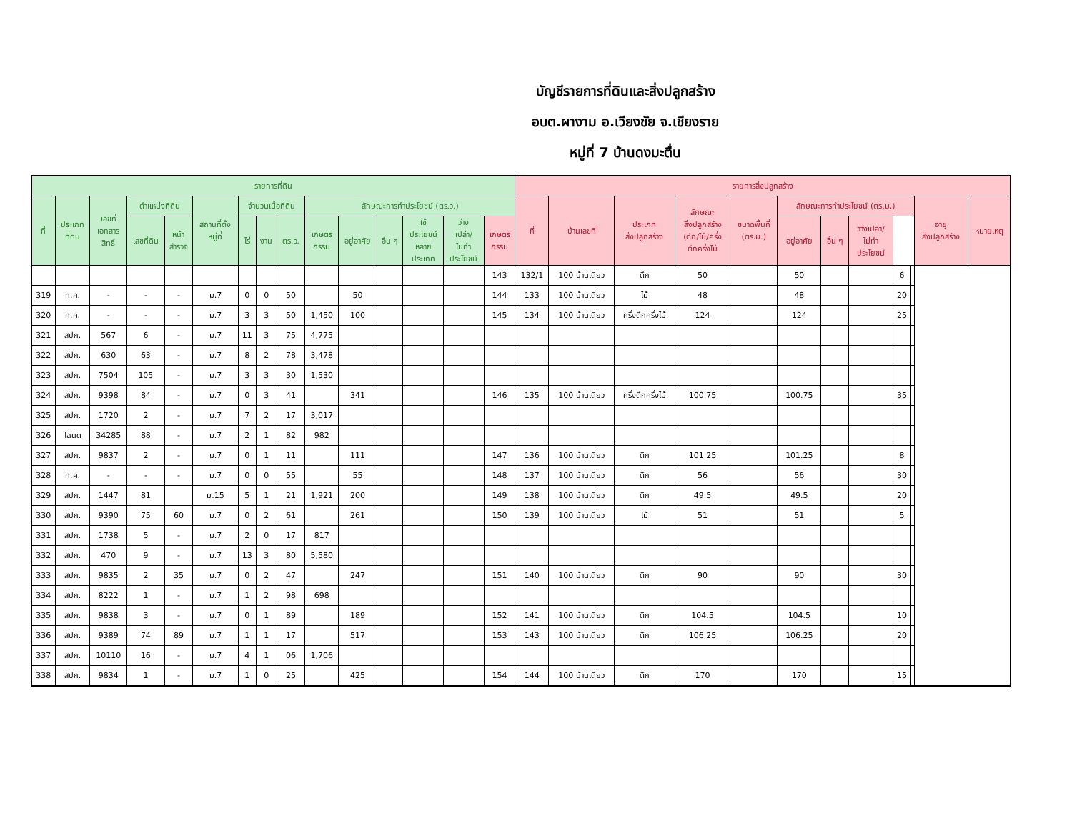บัญชีรายการที่ดินและสิ่งปลูกสร้าง
อบต.ผางาม อ.เวียงชัย จ.เชียงราย
หมู่ที่ 7 บ้านดงมะตื่น
| รายการที่ดิน | | | | | | | | | | | | | | | รายการสิ่งปลูกสร้าง | | | | | | | | | | | |
| --- | --- | --- | --- | --- | --- | --- | --- | --- | --- | --- | --- | --- | --- | --- | --- | --- | --- | --- | --- | --- | --- | --- | --- | --- | --- | --- |
| ที่ | ประเภท ที่ดิน | เลขที่ เอกสาร สิทธิ์ | ตำแหน่งที่ดิน | | สถานที่ตั้ง หมู่ที่ | จำนวนเนื้อที่ดิน | | | ลักษณะการทำประโยชน์ (ตร.ว.) | | | | | | ที่ | บ้านเลขที่ | ประเภท สิ่งปลูกสร้าง | ลักษณะ สิ่งปลูกสร้าง (ตึก/ไม้/ครึ่ง ตึกครึ่งไม้ | ขนาดพื้นที่ (ตร.ม.) | ลักษณะการทำประโยชน์ (ตร.ม.) | | | | | อายุ สิ่งปลูกสร้าง | หมายเหตุ |
| | | | เลขที่ดิน | หน้า สำรวจ | | ไร่ | งาน | ตร.ว. | เกษตร กรรม | อยู่อาศัย | อื่น ๆ | ใช้ ประโยชน์ หลาย ประเภท | ว่าง เปล่า/ ไม่ทำ ประโยชน์ | เกษตร กรรม | | | | | | อยู่อาศัย | อื่น ๆ | ว่างเปล่า/ ไม่ทำ ประโยชน์ | | | | |
| | | | | | | | | | | | | | | 143 | 132/1 | 100 บ้านเดี่ยว | ตึก | 50 | | 50 | | | 6 | | | |
| 319 | ท.ค. | - | - | - | ม.7 | 0 | 0 | 50 | | 50 | | | | 144 | 133 | 100 บ้านเดี่ยว | ไม้ | 48 | | 48 | | | 20 | | | |
| 320 | ท.ค. | - | - | - | ม.7 | 3 | 3 | 50 | 1,450 | 100 | | | | 145 | 134 | 100 บ้านเดี่ยว | ครึ่งตึกครึ่งไม้ | 124 | | 124 | | | 25 | | | |
| 321 | สปก. | 567 | 6 | - | ม.7 | 11 | 3 | 75 | 4,775 | | | | | | | | | | | | | | | | | |
| 322 | สปก. | 630 | 63 | - | ม.7 | 8 | 2 | 78 | 3,478 | | | | | | | | | | | | | | | | | |
| 323 | สปก. | 7504 | 105 | - | ม.7 | 3 | 3 | 30 | 1,530 | | | | | | | | | | | | | | | | | |
| 324 | สปก. | 9398 | 84 | - | ม.7 | 0 | 3 | 41 | | 341 | | | | 146 | 135 | 100 บ้านเดี่ยว | ครึ่งตึกครึ่งไม้ | 100.75 | | 100.75 | | | 35 | | | |
| 325 | สปก. | 1720 | 2 | - | ม.7 | 7 | 2 | 17 | 3,017 | | | | | | | | | | | | | | | | | |
| 326 | โฉนด | 34285 | 88 | - | ม.7 | 2 | 1 | 82 | 982 | | | | | | | | | | | | | | | | | |
| 327 | สปก. | 9837 | 2 | - | ม.7 | 0 | 1 | 11 | | 111 | | | | 147 | 136 | 100 บ้านเดี่ยว | ตึก | 101.25 | | 101.25 | | | 8 | | | |
| 328 | ท.ค. | - | - | - | ม.7 | 0 | 0 | 55 | | 55 | | | | 148 | 137 | 100 บ้านเดี่ยว | ตึก | 56 | | 56 | | | 30 | | | |
| 329 | สปก. | 1447 | 81 | | ม.15 | 5 | 1 | 21 | 1,921 | 200 | | | | 149 | 138 | 100 บ้านเดี่ยว | ตึก | 49.5 | | 49.5 | | | 20 | | | |
| 330 | สปก. | 9390 | 75 | 60 | ม.7 | 0 | 2 | 61 | | 261 | | | | 150 | 139 | 100 บ้านเดี่ยว | ไม้ | 51 | | 51 | | | 5 | | | |
| 331 | สปก. | 1738 | 5 | - | ม.7 | 2 | 0 | 17 | 817 | | | | | | | | | | | | | | | | | |
| 332 | สปก. | 470 | 9 | - | ม.7 | 13 | 3 | 80 | 5,580 | | | | | | | | | | | | | | | | | |
| 333 | สปก. | 9835 | 2 | 35 | ม.7 | 0 | 2 | 47 | | 247 | | | | 151 | 140 | 100 บ้านเดี่ยว | ตึก | 90 | | 90 | | | 30 | | | |
| 334 | สปก. | 8222 | 1 | - | ม.7 | 1 | 2 | 98 | 698 | | | | | | | | | | | | | | | | | |
| 335 | สปก. | 9838 | 3 | - | ม.7 | 0 | 1 | 89 | | 189 | | | | 152 | 141 | 100 บ้านเดี่ยว | ตึก | 104.5 | | 104.5 | | | 10 | | | |
| 336 | สปก. | 9389 | 74 | 89 | ม.7 | 1 | 1 | 17 | | 517 | | | | 153 | 143 | 100 บ้านเดี่ยว | ตึก | 106.25 | | 106.25 | | | 20 | | | |
| 337 | สปก. | 10110 | 16 | - | ม.7 | 4 | 1 | 06 | 1,706 | | | | | | | | | | | | | | | | | |
| 338 | สปก. | 9834 | 1 | - | ม.7 | 1 | 0 | 25 | | 425 | | | | 154 | 144 | 100 บ้านเดี่ยว | ตึก | 170 | | 170 | | | 15 | | | |